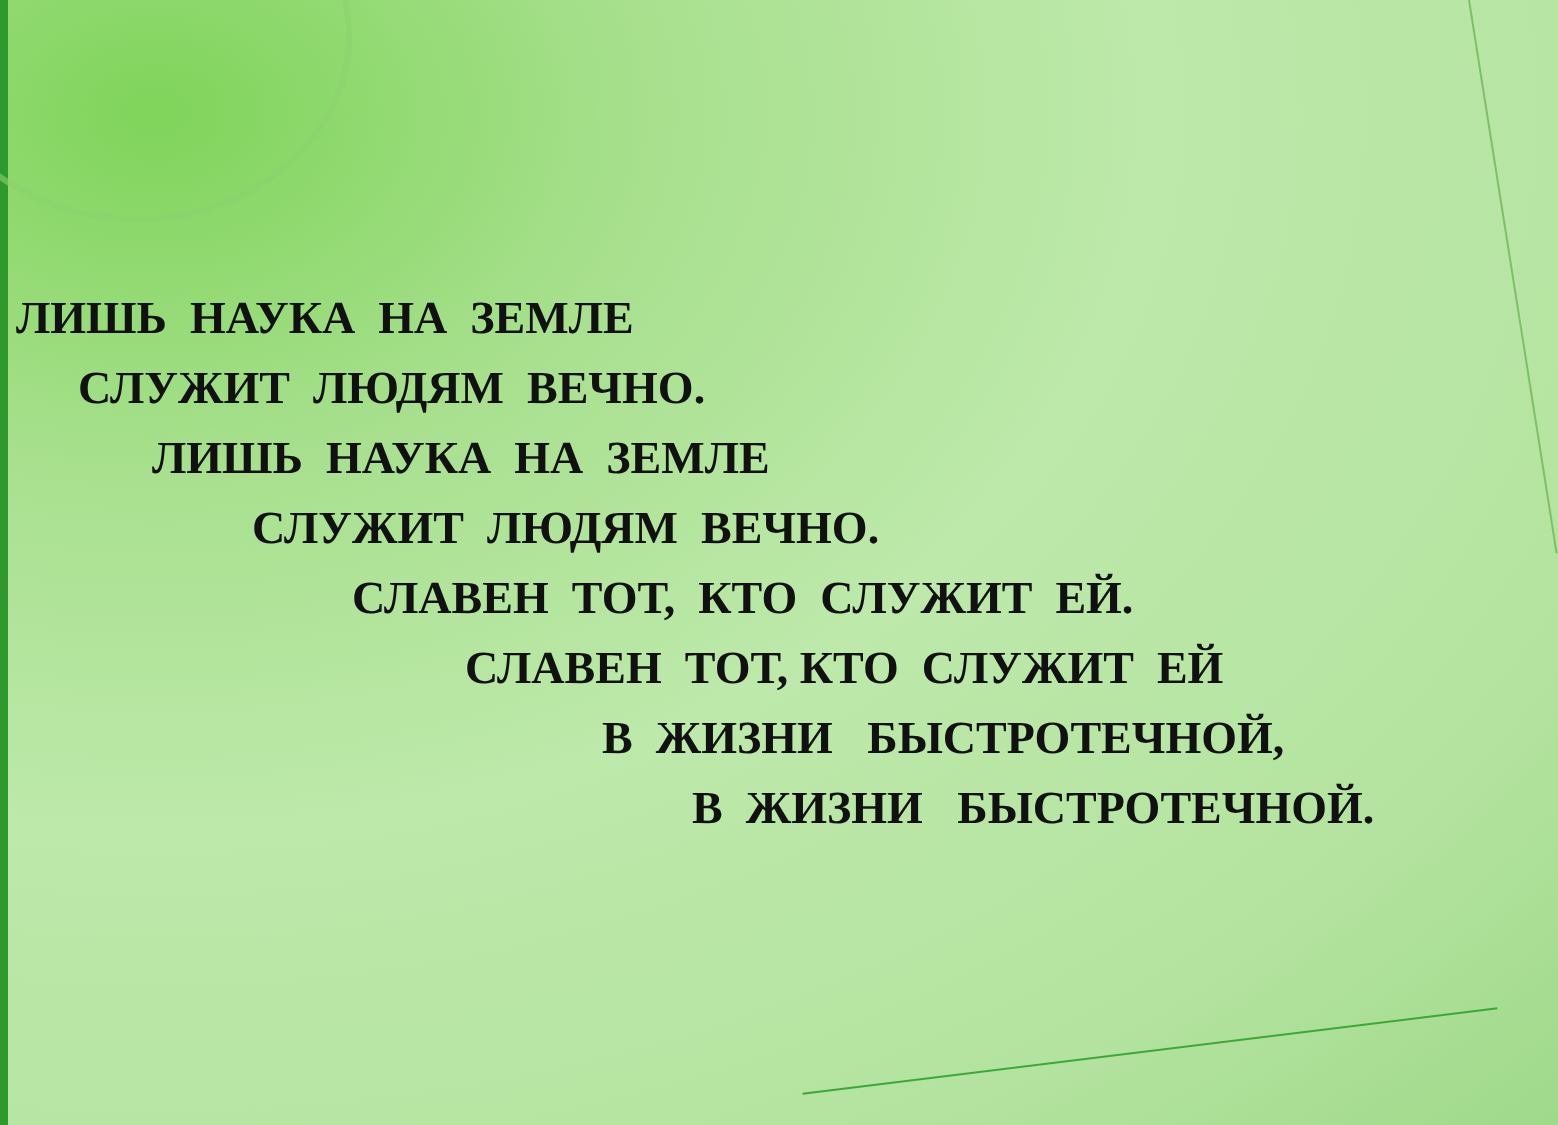ЛИШЬ НАУКА НА ЗЕМЛЕ
СЛУЖИТ ЛЮДЯМ ВЕЧНО.
ЛИШЬ НАУКА НА ЗЕМЛЕ
СЛУЖИТ ЛЮДЯМ ВЕЧНО.
СЛАВЕН ТОТ, КТО СЛУЖИТ ЕЙ.
СЛАВЕН ТОТ, КТО СЛУЖИТ ЕЙ
В ЖИЗНИ БЫСТРОТЕЧНОЙ,
В ЖИЗНИ БЫСТРОТЕЧНОЙ.